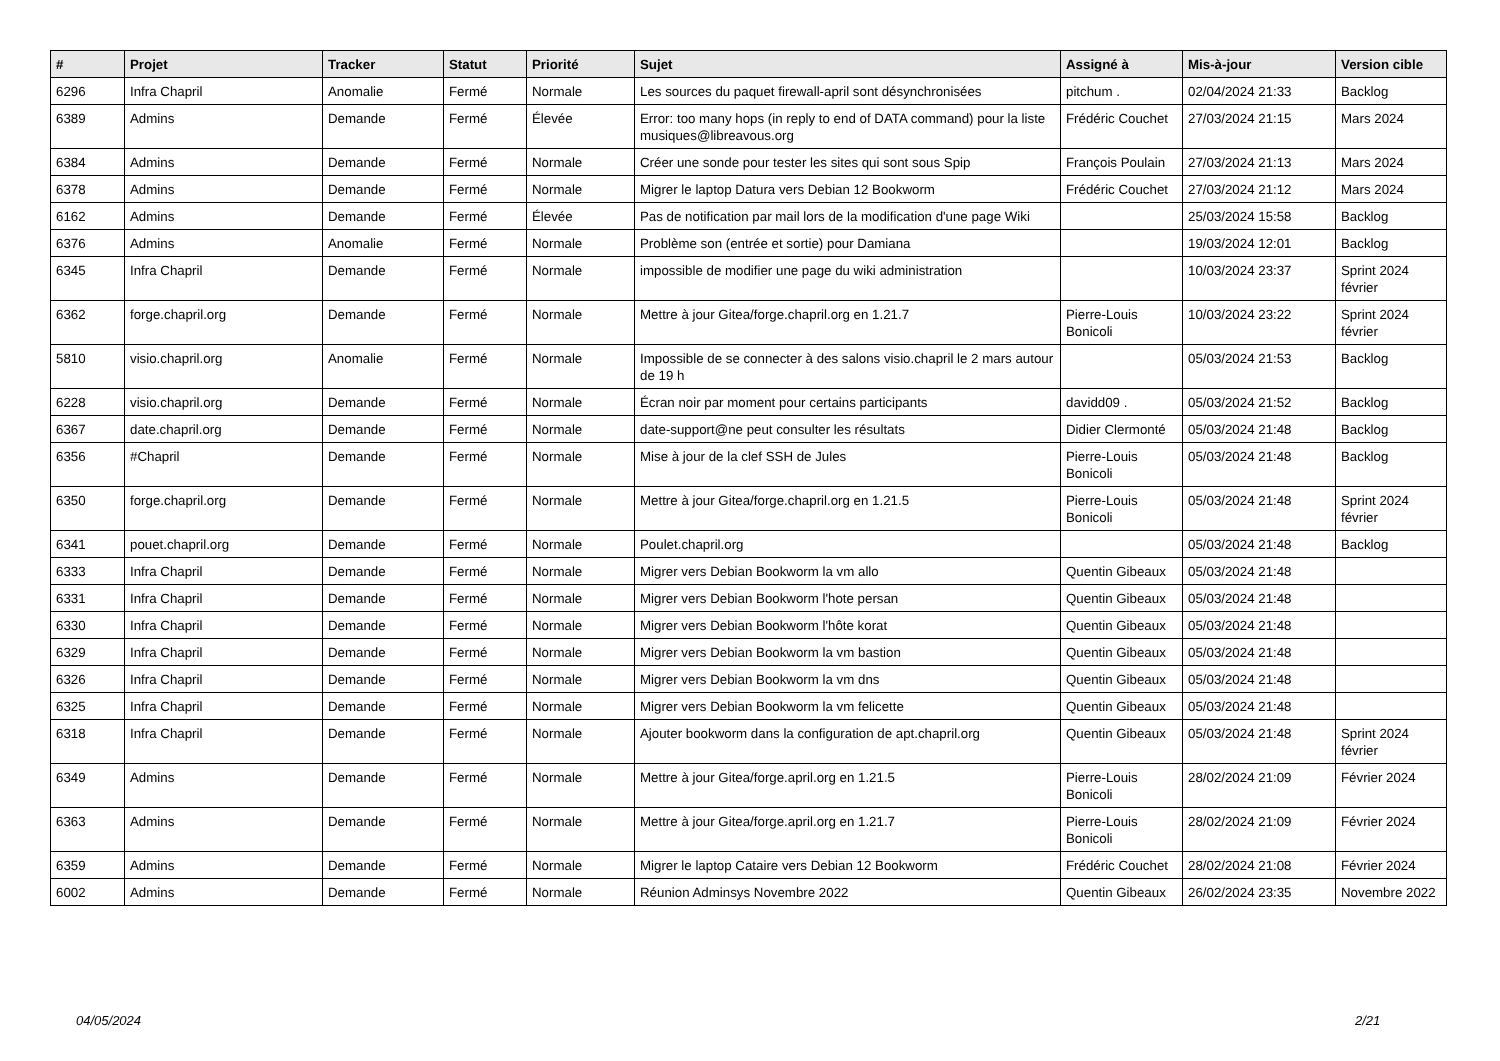| # | Projet | Tracker | Statut | Priorité | Sujet | Assigné à | Mis-à-jour | Version cible |
| --- | --- | --- | --- | --- | --- | --- | --- | --- |
| 6296 | Infra Chapril | Anomalie | Fermé | Normale | Les sources du paquet firewall-april sont désynchronisées | pitchum . | 02/04/2024 21:33 | Backlog |
| 6389 | Admins | Demande | Fermé | Élevée | Error: too many hops (in reply to end of DATA command) pour la liste musiques@libreavous.org | Frédéric Couchet | 27/03/2024 21:15 | Mars 2024 |
| 6384 | Admins | Demande | Fermé | Normale | Créer une sonde pour tester les sites qui sont sous Spip | François Poulain | 27/03/2024 21:13 | Mars 2024 |
| 6378 | Admins | Demande | Fermé | Normale | Migrer le laptop Datura vers Debian 12 Bookworm | Frédéric Couchet | 27/03/2024 21:12 | Mars 2024 |
| 6162 | Admins | Demande | Fermé | Élevée | Pas de notification par mail lors de la modification d'une page Wiki | | 25/03/2024 15:58 | Backlog |
| 6376 | Admins | Anomalie | Fermé | Normale | Problème son (entrée et sortie) pour Damiana | | 19/03/2024 12:01 | Backlog |
| 6345 | Infra Chapril | Demande | Fermé | Normale | impossible de modifier une page du wiki administration | | 10/03/2024 23:37 | Sprint 2024 février |
| 6362 | forge.chapril.org | Demande | Fermé | Normale | Mettre à jour Gitea/forge.chapril.org en 1.21.7 | Pierre-Louis Bonicoli | 10/03/2024 23:22 | Sprint 2024 février |
| 5810 | visio.chapril.org | Anomalie | Fermé | Normale | Impossible de se connecter à des salons visio.chapril le 2 mars autour de 19 h | | 05/03/2024 21:53 | Backlog |
| 6228 | visio.chapril.org | Demande | Fermé | Normale | Écran noir par moment pour certains participants | davidd09 . | 05/03/2024 21:52 | Backlog |
| 6367 | date.chapril.org | Demande | Fermé | Normale | date-support@ne peut consulter les résultats | Didier Clermonté | 05/03/2024 21:48 | Backlog |
| 6356 | #Chapril | Demande | Fermé | Normale | Mise à jour de la clef SSH de Jules | Pierre-Louis Bonicoli | 05/03/2024 21:48 | Backlog |
| 6350 | forge.chapril.org | Demande | Fermé | Normale | Mettre à jour Gitea/forge.chapril.org en 1.21.5 | Pierre-Louis Bonicoli | 05/03/2024 21:48 | Sprint 2024 février |
| 6341 | pouet.chapril.org | Demande | Fermé | Normale | Poulet.chapril.org | | 05/03/2024 21:48 | Backlog |
| 6333 | Infra Chapril | Demande | Fermé | Normale | Migrer vers Debian Bookworm la vm allo | Quentin Gibeaux | 05/03/2024 21:48 | |
| 6331 | Infra Chapril | Demande | Fermé | Normale | Migrer vers Debian Bookworm l'hote persan | Quentin Gibeaux | 05/03/2024 21:48 | |
| 6330 | Infra Chapril | Demande | Fermé | Normale | Migrer vers Debian Bookworm l'hôte korat | Quentin Gibeaux | 05/03/2024 21:48 | |
| 6329 | Infra Chapril | Demande | Fermé | Normale | Migrer vers Debian Bookworm la vm bastion | Quentin Gibeaux | 05/03/2024 21:48 | |
| 6326 | Infra Chapril | Demande | Fermé | Normale | Migrer vers Debian Bookworm la vm dns | Quentin Gibeaux | 05/03/2024 21:48 | |
| 6325 | Infra Chapril | Demande | Fermé | Normale | Migrer vers Debian Bookworm la vm felicette | Quentin Gibeaux | 05/03/2024 21:48 | |
| 6318 | Infra Chapril | Demande | Fermé | Normale | Ajouter bookworm dans la configuration de apt.chapril.org | Quentin Gibeaux | 05/03/2024 21:48 | Sprint 2024 février |
| 6349 | Admins | Demande | Fermé | Normale | Mettre à jour Gitea/forge.april.org en 1.21.5 | Pierre-Louis Bonicoli | 28/02/2024 21:09 | Février 2024 |
| 6363 | Admins | Demande | Fermé | Normale | Mettre à jour Gitea/forge.april.org en 1.21.7 | Pierre-Louis Bonicoli | 28/02/2024 21:09 | Février 2024 |
| 6359 | Admins | Demande | Fermé | Normale | Migrer le laptop Cataire vers Debian 12 Bookworm | Frédéric Couchet | 28/02/2024 21:08 | Février 2024 |
| 6002 | Admins | Demande | Fermé | Normale | Réunion Adminsys Novembre 2022 | Quentin Gibeaux | 26/02/2024 23:35 | Novembre 2022 |
04/05/2024 2/21